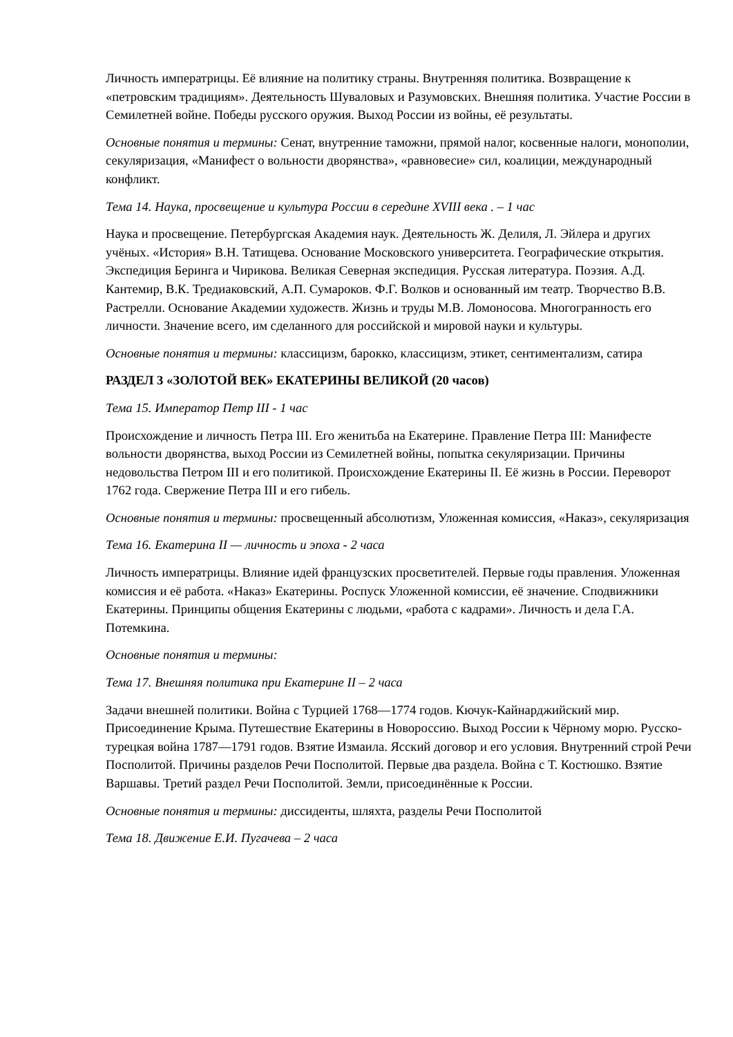Личность императрицы. Её влияние на политику страны. Внутренняя политика. Возвращение к «петровским традициям». Деятельность Шуваловых и Разумовских. Внешняя политика. Участие России в Семилетней войне. Победы русского оружия. Выход России из войны, её результаты.
Основные понятия и термины: Сенат, внутренние таможни, прямой налог, косвенные налоги, монополии, секуляризация, «Манифест о вольности дворянства», «равновесие» сил, коалиции, международный конфликт.
Тема 14. Наука, просвещение и культура России в середине XVIII века . – 1 час
Наука и просвещение. Петербургская Академия наук. Деятельность Ж. Делиля, Л. Эйлера и других учёных. «История» В.Н. Татищева. Основание Московского университета. Географические открытия. Экспедиция Беринга и Чирикова. Великая Северная экспедиция. Русская литература. Поэзия. А.Д. Кантемир, В.К. Тредиаковский, А.П. Сумароков. Ф.Г. Волков и основанный им театр. Творчество В.В. Растрелли. Основание Академии художеств. Жизнь и труды М.В. Ломоносова. Многогранность его личности. Значение всего, им сделанного для российской и мировой науки и культуры.
Основные понятия и термины: классицизм, барокко, классицизм, этикет, сентиментализм, сатира
РАЗДЕЛ 3 «ЗОЛОТОЙ ВЕК» ЕКАТЕРИНЫ ВЕЛИКОЙ (20 часов)
Тема 15. Император Петр III - 1 час
Происхождение и личность Петра III. Его женитьба на Екатерине. Правление Петра III: Манифесте вольности дворянства, выход России из Семилетней войны, попытка секуляризации. Причины недовольства Петром III и его политикой. Происхождение Екатерины II. Её жизнь в России. Переворот 1762 года. Свержение Петра III и его гибель.
Основные понятия и термины: просвещенный абсолютизм, Уложенная комиссия, «Наказ», секуляризация
Тема 16. Екатерина II — личность и эпоха - 2 часа
Личность императрицы. Влияние идей французских просветителей. Первые годы правления. Уложенная комиссия и её работа. «Наказ» Екатерины. Роспуск Уложенной комиссии, её значение. Сподвижники Екатерины. Принципы общения Екатерины с людьми, «работа с кадрами». Личность и дела Г.А. Потемкина.
Основные понятия и термины:
Тема 17. Внешняя политика при Екатерине II – 2 часа
Задачи внешней политики. Война с Турцией 1768—1774 годов. Кючук-Кайнарджийский мир. Присоединение Крыма. Путешествие Екатерины в Новороссию. Выход России к Чёрному морю. Русско-турецкая война 1787—1791 годов. Взятие Измаила. Ясский договор и его условия. Внутренний строй Речи Посполитой. Причины разделов Речи Посполитой. Первые два раздела. Война с Т. Костюшко. Взятие Варшавы. Третий раздел Речи Посполитой. Земли, присоединённые к России.
Основные понятия и термины: диссиденты, шляхта, разделы Речи Посполитой
Тема 18. Движение Е.И. Пугачева – 2 часа